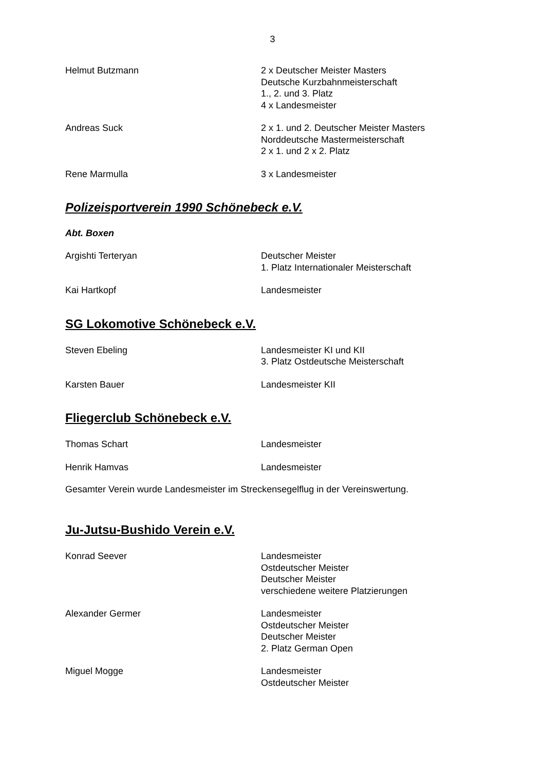3
Helmut Butzmann 2 x Deutscher Meister Masters
Deutsche Kurzbahnmeisterschaft
1., 2. und 3. Platz
4 x Landesmeister
Andreas Suck 2 x 1. und 2. Deutscher Meister Masters
Norddeutsche Mastermeisterschaft
2 x 1. und 2 x 2. Platz
Rene Marmulla 3 x Landesmeister
Polizeisportverein 1990 Schönebeck e.V.
Abt. Boxen
Argishti Terteryan Deutscher Meister
1. Platz Internationaler Meisterschaft
Kai Hartkopf Landesmeister
SG Lokomotive Schönebeck e.V.
Steven Ebeling Landesmeister KI und KII
3. Platz Ostdeutsche Meisterschaft
Karsten Bauer Landesmeister KII
Fliegerclub Schönebeck e.V.
Thomas Schart Landesmeister
Henrik Hamvas Landesmeister
Gesamter Verein wurde Landesmeister im Streckensegelflug in der Vereinswertung.
Ju-Jutsu-Bushido Verein e.V.
Konrad Seever Landesmeister
Ostdeutscher Meister
Deutscher Meister
verschiedene weitere Platzierungen
Alexander Germer Landesmeister
Ostdeutscher Meister
Deutscher Meister
2. Platz German Open
Miguel Mogge Landesmeister
Ostdeutscher Meister